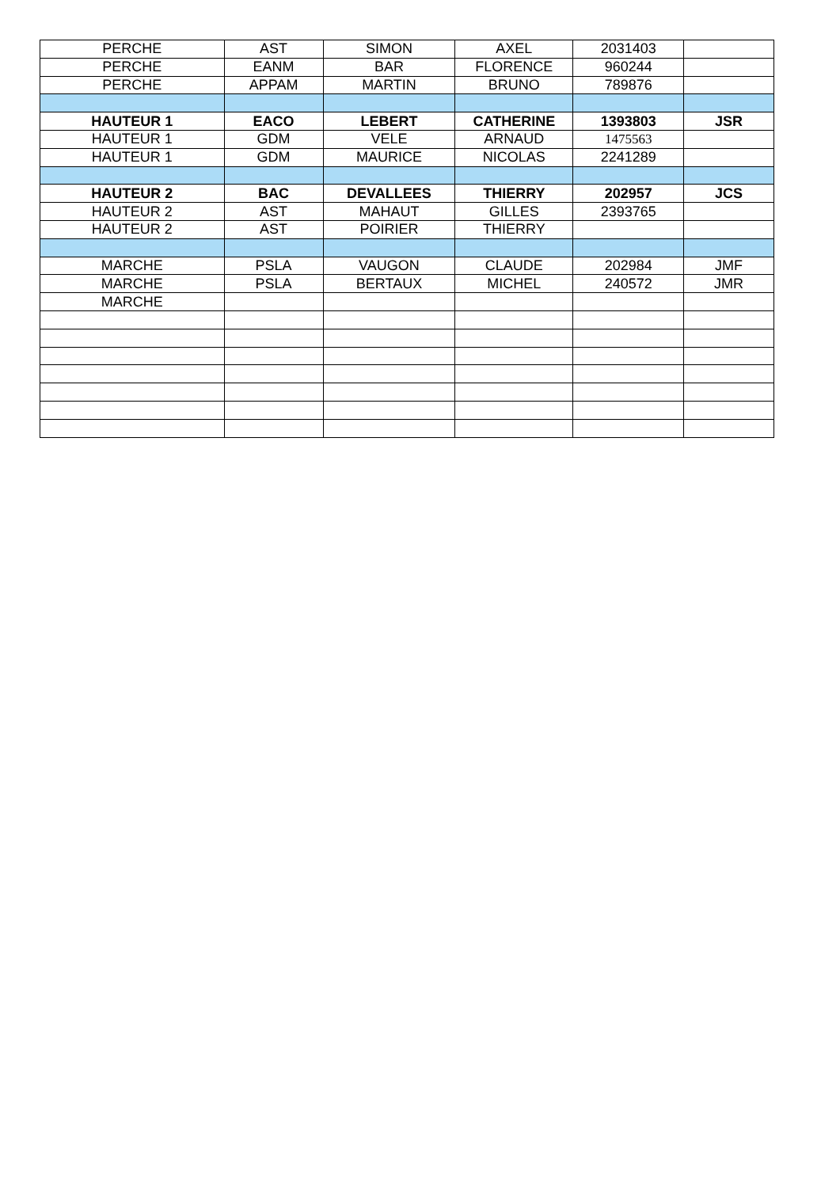| PERCHE | AST | SIMON | AXEL | 2031403 | |
| PERCHE | EANM | BAR | FLORENCE | 960244 | |
| PERCHE | APPAM | MARTIN | BRUNO | 789876 | |
| HAUTEUR 1 | EACO | LEBERT | CATHERINE | 1393803 | JSR |
| HAUTEUR 1 | GDM | VELE | ARNAUD | 1475563 | |
| HAUTEUR 1 | GDM | MAURICE | NICOLAS | 2241289 | |
| HAUTEUR 2 | BAC | DEVALLEES | THIERRY | 202957 | JCS |
| HAUTEUR 2 | AST | MAHAUT | GILLES | 2393765 | |
| HAUTEUR 2 | AST | POIRIER | THIERRY | | |
| MARCHE | PSLA | VAUGON | CLAUDE | 202984 | JMF |
| MARCHE | PSLA | BERTAUX | MICHEL | 240572 | JMR |
| MARCHE | | | | | |